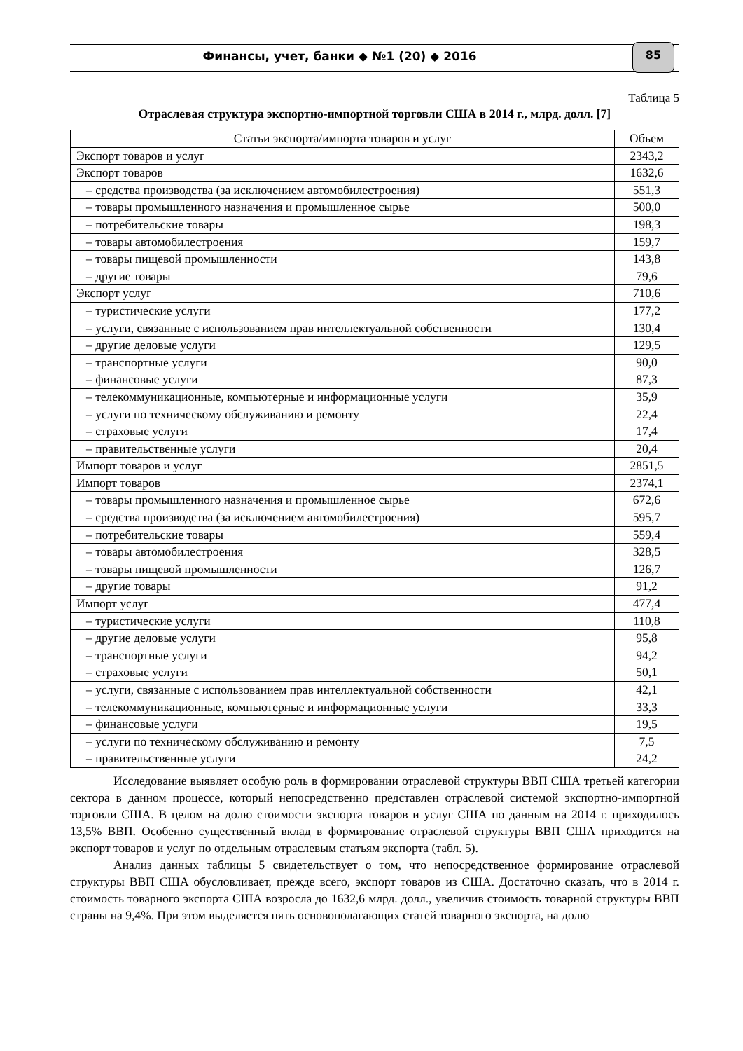Финансы, учет, банки ◆ №1 (20) ◆ 2016
85
Таблица 5
Отраслевая структура экспортно-импортной торговли США в 2014 г., млрд. долл. [7]
| Статьи экспорта/импорта товаров и услуг | Объем |
| --- | --- |
| Экспорт товаров и услуг | 2343,2 |
| Экспорт товаров | 1632,6 |
| – средства производства (за исключением автомобилестроения) | 551,3 |
| – товары промышленного назначения и промышленное сырье | 500,0 |
| – потребительские товары | 198,3 |
| – товары автомобилестроения | 159,7 |
| – товары пищевой промышленности | 143,8 |
| – другие товары | 79,6 |
| Экспорт услуг | 710,6 |
| – туристические услуги | 177,2 |
| – услуги, связанные с использованием прав интеллектуальной собственности | 130,4 |
| – другие деловые услуги | 129,5 |
| – транспортные услуги | 90,0 |
| – финансовые услуги | 87,3 |
| – телекоммуникационные, компьютерные и информационные услуги | 35,9 |
| – услуги по техническому обслуживанию и ремонту | 22,4 |
| – страховые услуги | 17,4 |
| – правительственные услуги | 20,4 |
| Импорт товаров и услуг | 2851,5 |
| Импорт товаров | 2374,1 |
| – товары промышленного назначения и промышленное сырье | 672,6 |
| – средства производства (за исключением автомобилестроения) | 595,7 |
| – потребительские товары | 559,4 |
| – товары автомобилестроения | 328,5 |
| – товары пищевой промышленности | 126,7 |
| – другие товары | 91,2 |
| Импорт услуг | 477,4 |
| – туристические услуги | 110,8 |
| – другие деловые услуги | 95,8 |
| – транспортные услуги | 94,2 |
| – страховые услуги | 50,1 |
| – услуги, связанные с использованием прав интеллектуальной собственности | 42,1 |
| – телекоммуникационные, компьютерные и информационные услуги | 33,3 |
| – финансовые услуги | 19,5 |
| – услуги по техническому обслуживанию и ремонту | 7,5 |
| – правительственные услуги | 24,2 |
Исследование выявляет особую роль в формировании отраслевой структуры ВВП США третьей категории сектора в данном процессе, который непосредственно представлен отраслевой системой экспортно-импортной торговли США. В целом на долю стоимости экспорта товаров и услуг США по данным на 2014 г. приходилось 13,5% ВВП. Особенно существенный вклад в формирование отраслевой структуры ВВП США приходится на экспорт товаров и услуг по отдельным отраслевым статьям экспорта (табл. 5).
Анализ данных таблицы 5 свидетельствует о том, что непосредственное формирование отраслевой структуры ВВП США обусловливает, прежде всего, экспорт товаров из США. Достаточно сказать, что в 2014 г. стоимость товарного экспорта США возросла до 1632,6 млрд. долл., увеличив стоимость товарной структуры ВВП страны на 9,4%. При этом выделяется пять основополагающих статей товарного экспорта, на долю